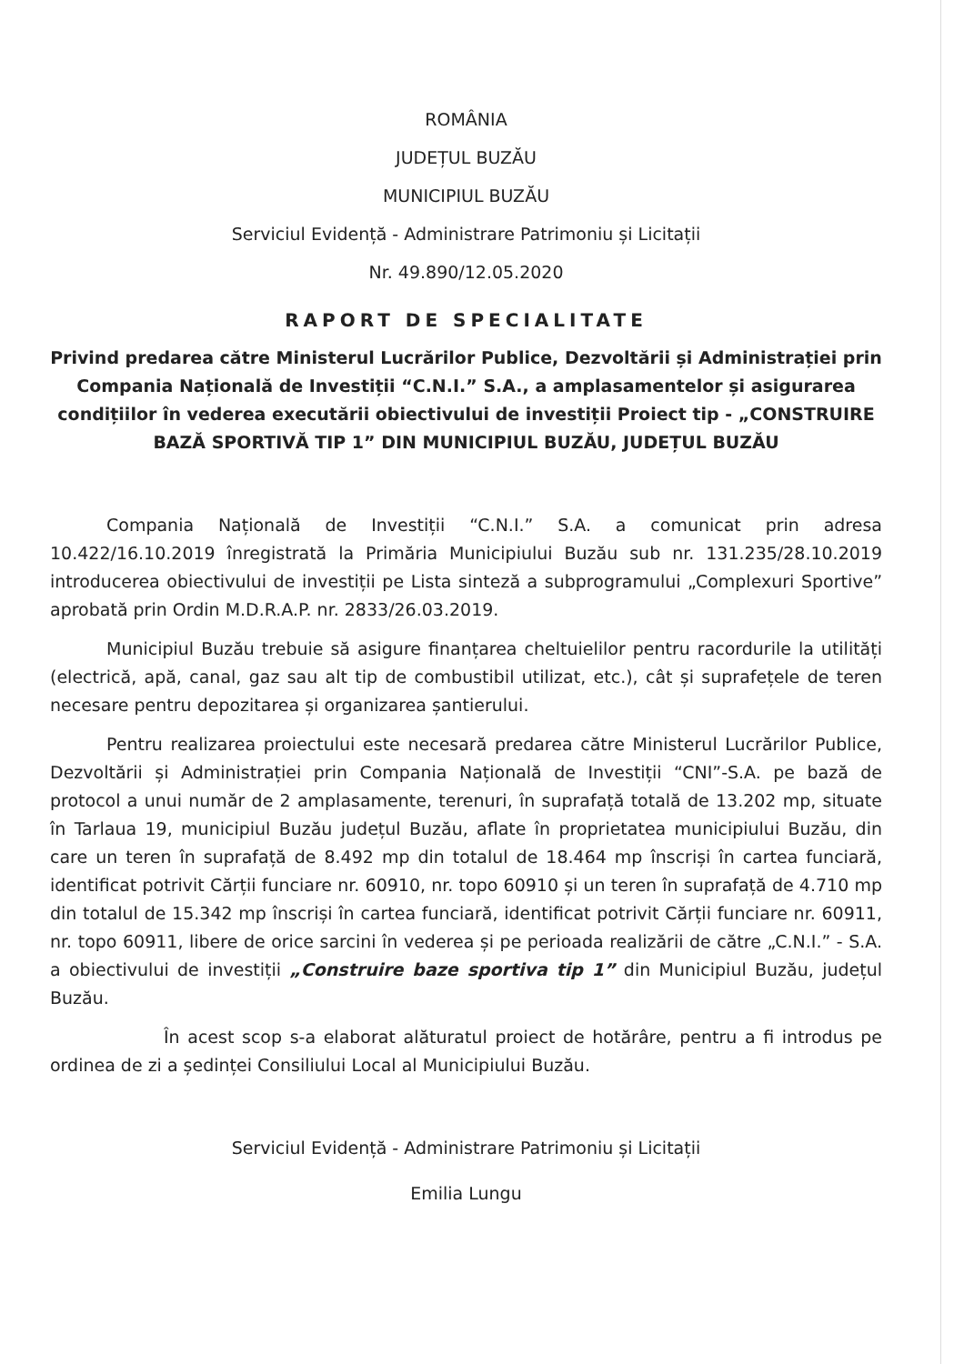ROMÂNIA
JUDEȚUL BUZĂU
MUNICIPIUL BUZĂU
Serviciul Evidență - Administrare Patrimoniu și Licitații
Nr. 49.890/12.05.2020
RAPORT DE SPECIALITATE
Privind predarea către Ministerul Lucrărilor Publice, Dezvoltării și Administrației prin Compania Națională de Investiții “C.N.I.” S.A., a amplasamentelor și asigurarea condițiilor în vederea executării obiectivului de investiții Proiect tip - „CONSTRUIRE BAZĂ SPORTIVĂ TIP 1” DIN MUNICIPIUL BUZĂU, JUDEȚUL BUZĂU
Compania Națională de Investiții “C.N.I.” S.A. a comunicat prin adresa 10.422/16.10.2019 înregistrată la Primăria Municipiului Buzău sub nr. 131.235/28.10.2019 introducerea obiectivului de investiții pe Lista sinteză a subprogramului „Complexuri Sportive” aprobată prin Ordin M.D.R.A.P. nr. 2833/26.03.2019.
Municipiul Buzău trebuie să asigure finanțarea cheltuielilor pentru racordurile la utilități (electrică, apă, canal, gaz sau alt tip de combustibil utilizat, etc.), cât și suprafețele de teren necesare pentru depozitarea și organizarea șantierului.
Pentru realizarea proiectului este necesară predarea către Ministerul Lucrărilor Publice, Dezvoltării și Administrației prin Compania Națională de Investiții “CNI”-S.A. pe bază de protocol a unui număr de 2 amplasamente, terenuri, în suprafață totală de 13.202 mp, situate în Tarlaua 19, municipiul Buzău județul Buzău, aflate în proprietatea municipiului Buzău, din care un teren în suprafață de 8.492 mp din totalul de 18.464 mp înscriși în cartea funciară, identificat potrivit Cărții funciare nr. 60910, nr. topo 60910 și un teren în suprafață de 4.710 mp din totalul de 15.342 mp înscriși în cartea funciară, identificat potrivit Cărții funciare nr. 60911, nr. topo 60911, libere de orice sarcini în vederea și pe perioada realizării de către „C.N.I.” - S.A. a obiectivului de investiții „Construire baze sportiva tip 1” din Municipiul Buzău, județul Buzău.
În acest scop s-a elaborat alăturatul proiect de hotărâre, pentru a fi introdus pe ordinea de zi a ședinței Consiliului Local al Municipiului Buzău.
Serviciul Evidență - Administrare Patrimoniu și Licitații
Emilia Lungu